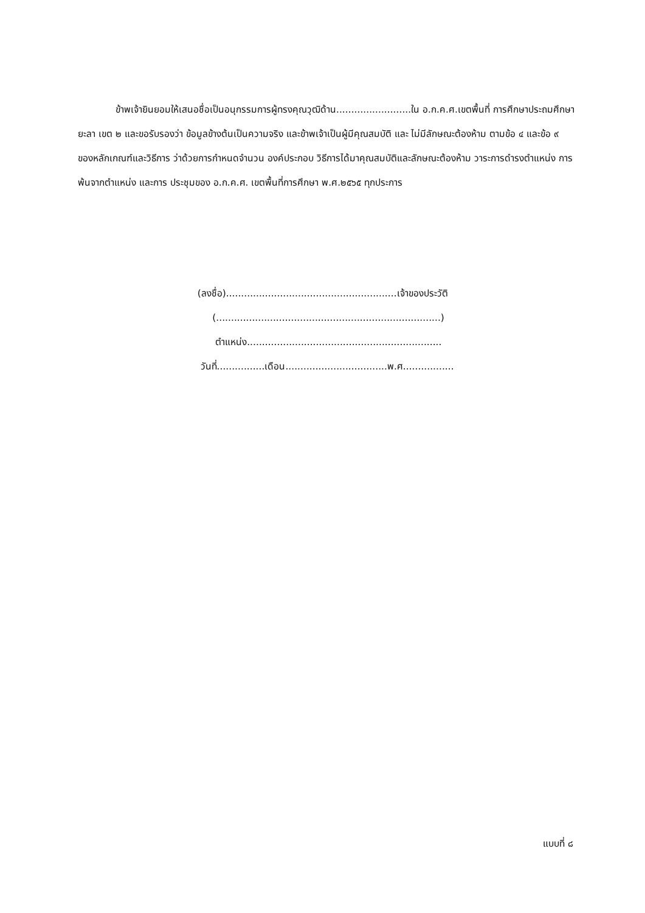ข้าพเจ้ายินยอมให้เสนอชื่อเป็นอนุกรรมการผู้ทรงคุณวุฒิด้าน.........................ใน อ.ก.ค.ศ.เขตพื้นที่ การศึกษาประถมศึกษายะลา เขต ๒ และขอรับรองว่า ข้อมูลข้างต้นเป็นความจริง และข้าพเจ้าเป็นผู้มีคุณสมบัติ และ ไม่มีลักษณะต้องห้าม ตามข้อ ๔ และข้อ ๙ ของหลักเกณฑ์และวิธีการ ว่าด้วยการกำหนดจำนวน องค์ประกอบ วิธีการได้มาคุณสมบัติและลักษณะต้องห้าม วาระการดำรงตำแหน่ง การพ้นจากตำแหน่ง และการ ประชุมของ อ.ก.ค.ศ. เขตพื้นที่การศึกษา พ.ศ.๒๕๖๕ ทุกประการ
(ลงชื่อ).........................................................เจ้าของประวัติ
(...........................................................................)
ตำแหน่ง.................................................................
วันที่................เดือน..................................พ.ศ.................
แบบที่ ๘